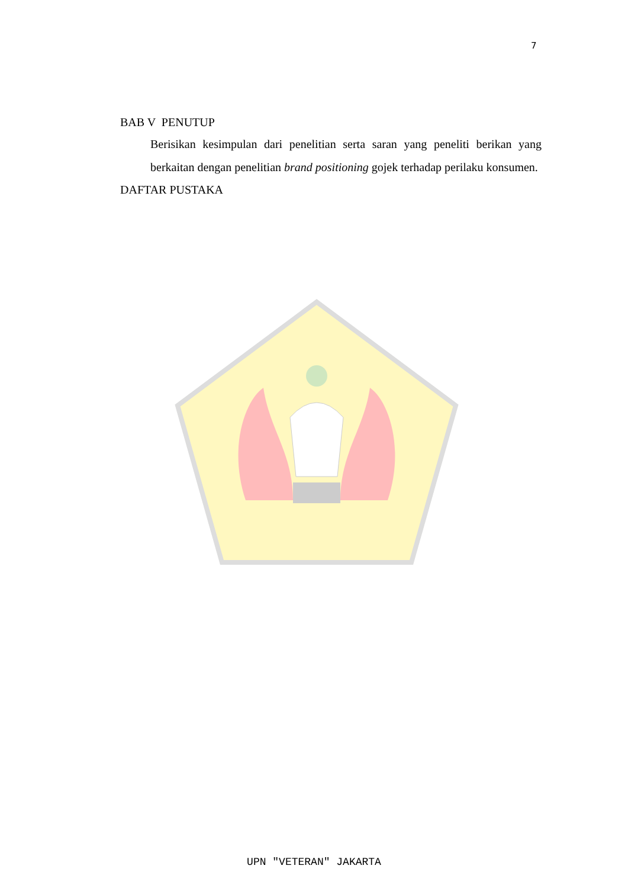7
BAB V PENUTUP
Berisikan kesimpulan dari penelitian serta saran yang peneliti berikan yang berkaitan dengan penelitian brand positioning gojek terhadap perilaku konsumen.
DAFTAR PUSTAKA
UPN "VETERAN" JAKARTA